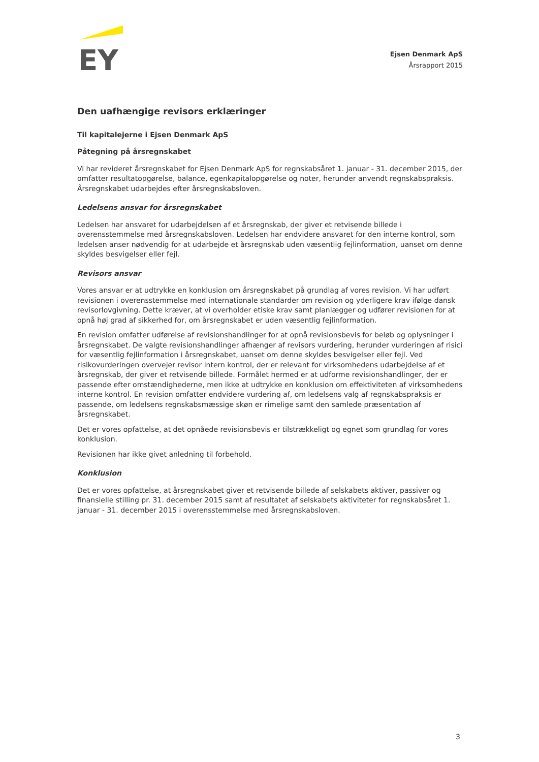EY
Ejsen Denmark ApS
Årsrapport 2015
Den uafhængige revisors erklæringer
Til kapitalejerne i Ejsen Denmark ApS
Påtegning på årsregnskabet
Vi har revideret årsregnskabet for Ejsen Denmark ApS for regnskabsåret 1. januar - 31. december 2015, der omfatter resultatopgørelse, balance, egenkapitalopgørelse og noter, herunder anvendt regnskabspraksis. Årsregnskabet udarbejdes efter årsregnskabsloven.
Ledelsens ansvar for årsregnskabet
Ledelsen har ansvaret for udarbejdelsen af et årsregnskab, der giver et retvisende billede i overensstemmelse med årsregnskabsloven. Ledelsen har endvidere ansvaret for den interne kontrol, som ledelsen anser nødvendig for at udarbejde et årsregnskab uden væsentlig fejlinformation, uanset om denne skyldes besvigelser eller fejl.
Revisors ansvar
Vores ansvar er at udtrykke en konklusion om årsregnskabet på grundlag af vores revision. Vi har udført revisionen i overensstemmelse med internationale standarder om revision og yderligere krav ifølge dansk revisorlovgivning. Dette kræver, at vi overholder etiske krav samt planlægger og udfører revisionen for at opnå høj grad af sikkerhed for, om årsregnskabet er uden væsentlig fejlinformation.
En revision omfatter udførelse af revisionshandlinger for at opnå revisionsbevis for beløb og oplysninger i årsregnskabet. De valgte revisionshandlinger afhænger af revisors vurdering, herunder vurderingen af risici for væsentlig fejlinformation i årsregnskabet, uanset om denne skyldes besvigelser eller fejl. Ved risikovurderingen overvejer revisor intern kontrol, der er relevant for virksomhedens udarbejdelse af et årsregnskab, der giver et retvisende billede. Formålet hermed er at udforme revisionshandlinger, der er passende efter omstændighederne, men ikke at udtrykke en konklusion om effektiviteten af virksomhedens interne kontrol. En revision omfatter endvidere vurdering af, om ledelsens valg af regnskabspraksis er passende, om ledelsens regnskabsmæssige skøn er rimelige samt den samlede præsentation af årsregnskabet.
Det er vores opfattelse, at det opnåede revisionsbevis er tilstrækkeligt og egnet som grundlag for vores konklusion.
Revisionen har ikke givet anledning til forbehold.
Konklusion
Det er vores opfattelse, at årsregnskabet giver et retvisende billede af selskabets aktiver, passiver og finansielle stilling pr. 31. december 2015 samt af resultatet af selskabets aktiviteter for regnskabsåret 1. januar - 31. december 2015 i overensstemmelse med årsregnskabsloven.
3